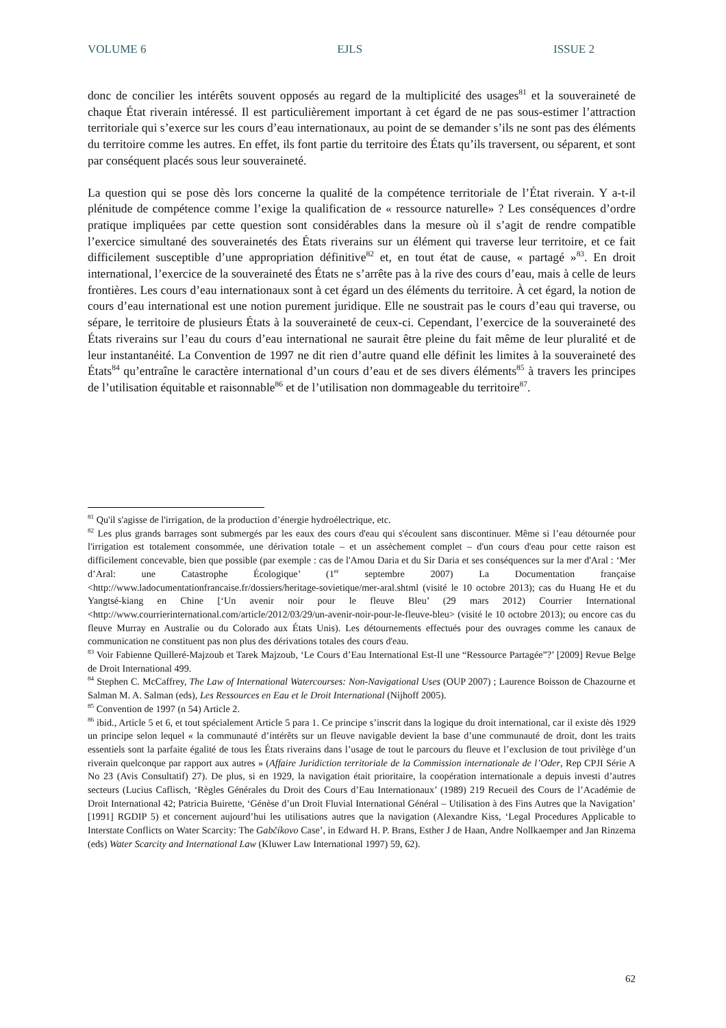VOLUME 6 EJLS ISSUE 2
donc de concilier les intérêts souvent opposés au regard de la multiplicité des usages<sup>81</sup> et la souveraineté de chaque État riverain intéressé. Il est particulièrement important à cet égard de ne pas sous-estimer l’attraction territoriale qui s’exerce sur les cours d’eau internationaux, au point de se demander s’ils ne sont pas des éléments du territoire comme les autres. En effet, ils font partie du territoire des États qu’ils traversent, ou séparent, et sont par conséquent placés sous leur souveraineté.
La question qui se pose dès lors concerne la qualité de la compétence territoriale de l’État riverain. Y a-t-il plénitude de compétence comme l’exige la qualification de « ressource naturelle» ? Les conséquences d’ordre pratique impliquées par cette question sont considérables dans la mesure où il s’agit de rendre compatible l’exercice simultané des souverainetés des États riverains sur un élément qui traverse leur territoire, et ce fait difficilement susceptible d’une appropriation définitive<sup>82</sup> et, en tout état de cause, « partagé »<sup>83</sup>. En droit international, l’exercice de la souveraineté des États ne s’arrête pas à la rive des cours d’eau, mais à celle de leurs frontières. Les cours d’eau internationaux sont à cet égard un des éléments du territoire. À cet égard, la notion de cours d’eau international est une notion purement juridique. Elle ne soustrait pas le cours d’eau qui traverse, ou sépare, le territoire de plusieurs États à la souveraineté de ceux-ci. Cependant, l’exercice de la souveraineté des États riverains sur l’eau du cours d’eau international ne saurait être pleine du fait même de leur pluralité et de leur instantanéité. La Convention de 1997 ne dit rien d’autre quand elle définit les limites à la souveraineté des États<sup>84</sup> qu’entraîne le caractère international d’un cours d’eau et de ses divers éléments<sup>85</sup> à travers les principes de l’utilisation équitable et raisonnable<sup>86</sup> et de l’utilisation non dommageable du territoire<sup>87</sup>.
<sup>81</sup> Qu'il s'agisse de l'irrigation, de la production d’énergie hydroélectrique, etc.
<sup>82</sup> Les plus grands barrages sont submergés par les eaux des cours d'eau qui s'écoulent sans discontinuer. Même si l’eau détournée pour l'irrigation est totalement consommée, une dérivation totale – et un assèchement complet – d'un cours d'eau pour cette raison est difficilement concevable, bien que possible (par exemple : cas de l'Amou Daria et du Sir Daria et ses conséquences sur la mer d'Aral : ‘Mer d’Aral: une Catastrophe Écologique’ (1<sup>er</sup> septembre 2007) La Documentation française <http://www.ladocumentationfrancaise.fr/dossiers/heritage-sovietique/mer-aral.shtml (visité le 10 octobre 2013); cas du Huang He et du Yangtsé-kiang en Chine [‘Un avenir noir pour le fleuve Bleu’ (29 mars 2012) Courrier International <http://www.courrierinternational.com/article/2012/03/29/un-avenir-noir-pour-le-fleuve-bleu> (visité le 10 octobre 2013); ou encore cas du fleuve Murray en Australie ou du Colorado aux États Unis). Les détournements effectués pour des ouvrages comme les canaux de communication ne constituent pas non plus des dérivations totales des cours d'eau.
<sup>83</sup> Voir Fabienne Quilleré-Majzoub et Tarek Majzoub, ‘Le Cours d’Eau International Est-Il une “Ressource Partagée”?’ [2009] Revue Belge de Droit International 499.
<sup>84</sup> Stephen C. McCaffrey, The Law of International Watercourses: Non-Navigational Uses (OUP 2007) ; Laurence Boisson de Chazourne et Salman M. A. Salman (eds), Les Ressources en Eau et le Droit International (Nijhoff 2005).
<sup>85</sup> Convention de 1997 (n 54) Article 2.
<sup>86</sup> ibid., Article 5 et 6, et tout spécialement Article 5 para 1. Ce principe s’inscrit dans la logique du droit international, car il existe dès 1929 un principe selon lequel « la communauté d’intérêts sur un fleuve navigable devient la base d’une communauté de droit, dont les traits essentiels sont la parfaite égalité de tous les États riverains dans l’usage de tout le parcours du fleuve et l’exclusion de tout privilège d’un riverain quelconque par rapport aux autres » (Affaire Juridiction territoriale de la Commission internationale de l’Oder, Rep CPJI Série A No 23 (Avis Consultatif) 27). De plus, si en 1929, la navigation était prioritaire, la coopération internationale a depuis investi d’autres secteurs (Lucius Caflisch, ‘Règles Générales du Droit des Cours d’Eau Internationaux’ (1989) 219 Recueil des Cours de l’Académie de Droit International 42; Patricia Buirette, ‘Génèse d’un Droit Fluvial International Général – Utilisation à des Fins Autres que la Navigation’ [1991] RGDIP 5) et concernent aujourd’hui les utilisations autres que la navigation (Alexandre Kiss, ‘Legal Procedures Applicable to Interstate Conflicts on Water Scarcity: The Gabčíkovo Case’, in Edward H. P. Brans, Esther J de Haan, Andre Nollkaemper and Jan Rinzema (eds) Water Scarcity and International Law (Kluwer Law International 1997) 59, 62).
62